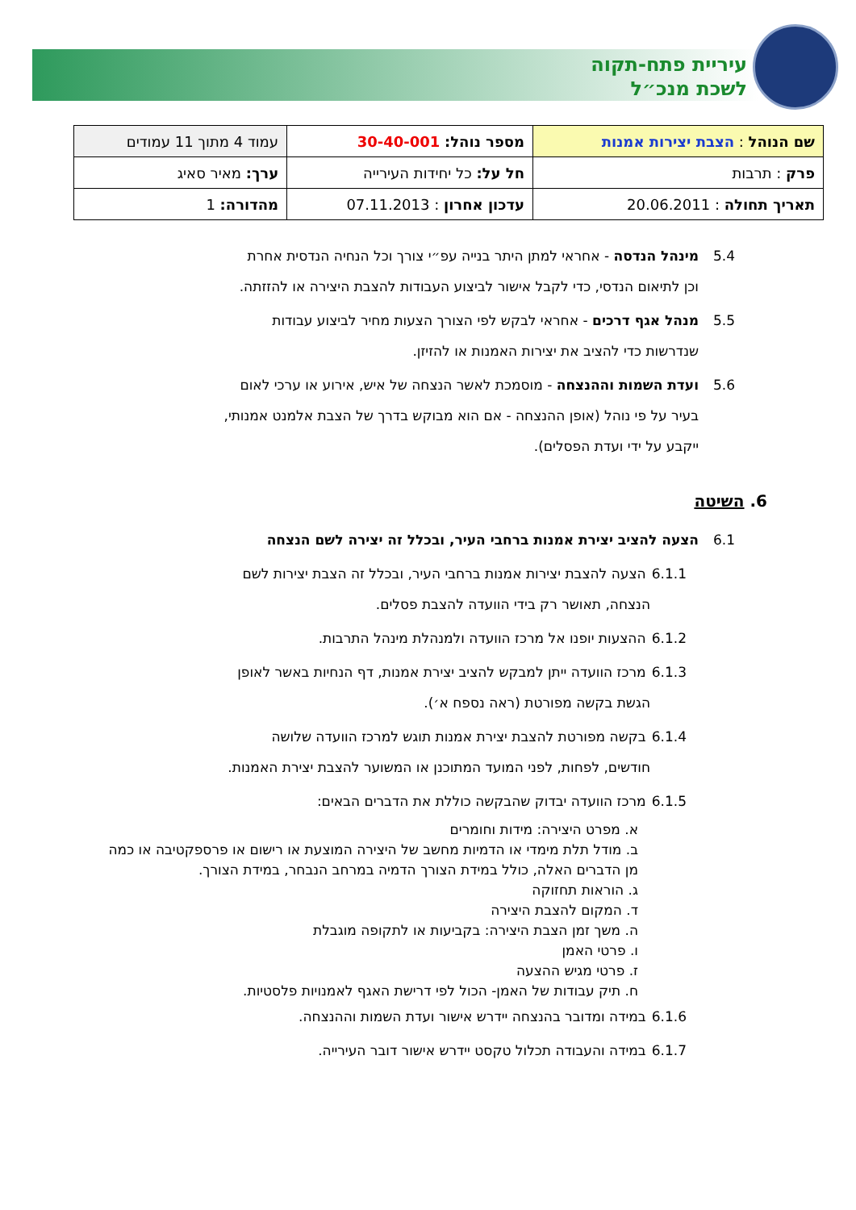עיריית פתח-תקוה
לשכת מנכ״ל
| שם הנוהל : הצבת יצירות אמנות | מספר נוהל: 30-40-001 | עמוד 4 מתוך 11 עמודים |
| פרק : תרבות | חל על: כל יחידות העירייה | ערך: מאיר סאיג |
| תאריך תחולה : 20.06.2011 | עדכון אחרון : 07.11.2013 | מהדורה: 1 |
5.4 מינהל הנדסה - אחראי למתן היתר בנייה עפ״י צורך וכל הנחיה הנדסית אחרת
וכן לתיאום הנדסי, כדי לקבל אישור לביצוע העבודות להצבת היצירה או להזזתה.
5.5 מנהל אגף דרכים - אחראי לבקש לפי הצורך הצעות מחיר לביצוע עבודות
שנדרשות כדי להציב את יצירות האמנות או להזיזן.
5.6 ועדת השמות וההנצחה - מוסמכת לאשר הנצחה של איש, אירוע או ערכי לאום
בעיר על פי נוהל (אופן ההנצחה - אם הוא מבוקש בדרך של הצבת אלמנט אמנותי,
ייקבע על ידי ועדת הפסלים).
6. השיטה
6.1 הצעה להציב יצירת אמנות ברחבי העיר, ובכלל זה יצירה לשם הנצחה
6.1.1 הצעה להצבת יצירות אמנות ברחבי העיר, ובכלל זה הצבת יצירות לשם
הנצחה, תאושר רק בידי הוועדה להצבת פסלים.
6.1.2 ההצעות יופנו אל מרכז הוועדה ולמנהלת מינהל התרבות.
6.1.3 מרכז הוועדה ייתן למבקש להציב יצירת אמנות, דף הנחיות באשר לאופן
הגשת בקשה מפורטת (ראה נספח א׳).
6.1.4 בקשה מפורטת להצבת יצירת אמנות תוגש למרכז הוועדה שלושה
חודשים, לפחות, לפני המועד המתוכנן או המשוער להצבת יצירת האמנות.
6.1.5 מרכז הוועדה יבדוק שהבקשה כוללת את הדברים הבאים:
א. מפרט היצירה: מידות וחומרים
ב. מודל תלת מימדי או הדמיות מחשב של היצירה המוצעת או רישום או פרספקטיבה או כמה מן הדברים האלה, כולל במידת הצורך הדמיה במרחב הנבחר, במידת הצורך.
ג. הוראות תחזוקה
ד. המקום להצבת היצירה
ה. משך זמן הצבת היצירה: בקביעות או לתקופה מוגבלת
ו. פרטי האמן
ז. פרטי מגיש ההצעה
ח. תיק עבודות של האמן- הכול לפי דרישת האגף לאמנויות פלסטיות.
6.1.6 במידה ומדובר בהנצחה יידרש אישור ועדת השמות וההנצחה.
6.1.7 במידה והעבודה תכלול טקסט יידרש אישור דובר העירייה.